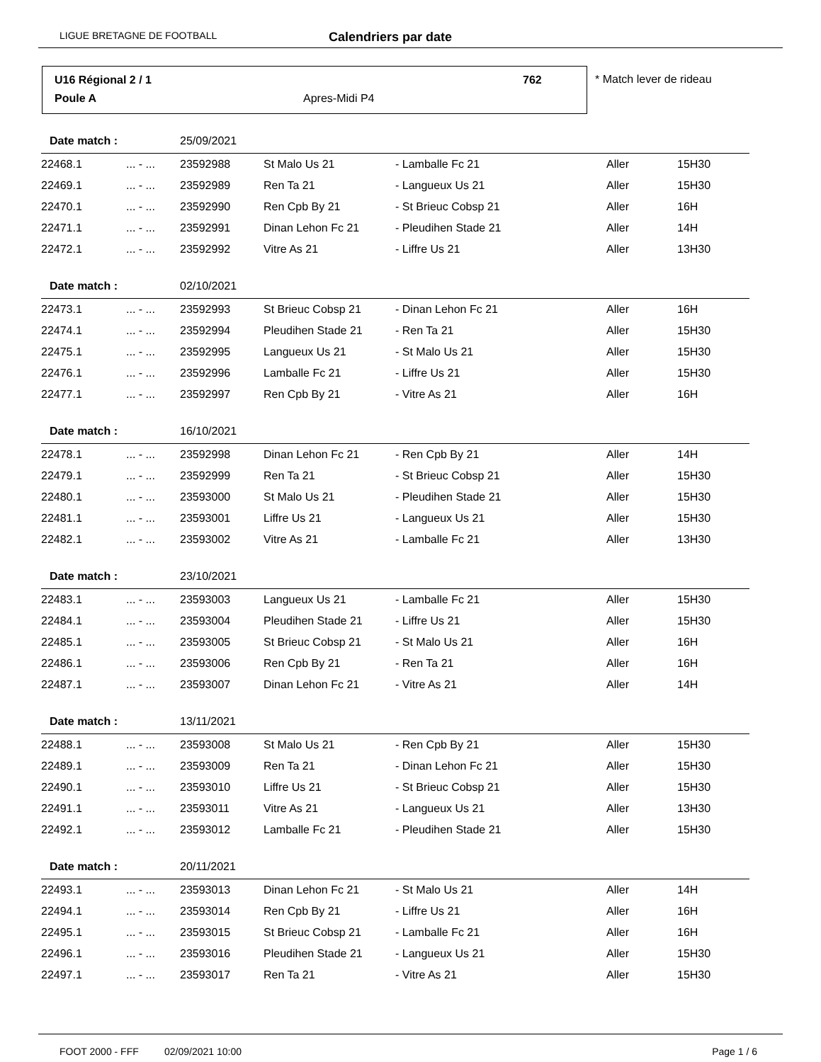LIGUE BRETAGNE DE FOOTBALL Calendriers par date
U16 Régional 2 / 1 762
Poule A Apres-Midi P4
* Match lever de rideau
| Date match : | | 25/09/2021 | | | | |
| 22468.1 | ... - ... | 23592988 | St Malo Us 21 | - Lamballe Fc 21 | Aller | 15H30 |
| 22469.1 | ... - ... | 23592989 | Ren Ta 21 | - Langueux Us 21 | Aller | 15H30 |
| 22470.1 | ... - ... | 23592990 | Ren Cpb By 21 | - St Brieuc Cobsp 21 | Aller | 16H |
| 22471.1 | ... - ... | 23592991 | Dinan Lehon Fc 21 | - Pleudihen Stade 21 | Aller | 14H |
| 22472.1 | ... - ... | 23592992 | Vitre As 21 | - Liffre Us 21 | Aller | 13H30 |
| Date match : | | 02/10/2021 | | | | |
| 22473.1 | ... - ... | 23592993 | St Brieuc Cobsp 21 | - Dinan Lehon Fc 21 | Aller | 16H |
| 22474.1 | ... - ... | 23592994 | Pleudihen Stade 21 | - Ren Ta 21 | Aller | 15H30 |
| 22475.1 | ... - ... | 23592995 | Langueux Us 21 | - St Malo Us 21 | Aller | 15H30 |
| 22476.1 | ... - ... | 23592996 | Lamballe Fc 21 | - Liffre Us 21 | Aller | 15H30 |
| 22477.1 | ... - ... | 23592997 | Ren Cpb By 21 | - Vitre As 21 | Aller | 16H |
| Date match : | | 16/10/2021 | | | | |
| 22478.1 | ... - ... | 23592998 | Dinan Lehon Fc 21 | - Ren Cpb By 21 | Aller | 14H |
| 22479.1 | ... - ... | 23592999 | Ren Ta 21 | - St Brieuc Cobsp 21 | Aller | 15H30 |
| 22480.1 | ... - ... | 23593000 | St Malo Us 21 | - Pleudihen Stade 21 | Aller | 15H30 |
| 22481.1 | ... - ... | 23593001 | Liffre Us 21 | - Langueux Us 21 | Aller | 15H30 |
| 22482.1 | ... - ... | 23593002 | Vitre As 21 | - Lamballe Fc 21 | Aller | 13H30 |
| Date match : | | 23/10/2021 | | | | |
| 22483.1 | ... - ... | 23593003 | Langueux Us 21 | - Lamballe Fc 21 | Aller | 15H30 |
| 22484.1 | ... - ... | 23593004 | Pleudihen Stade 21 | - Liffre Us 21 | Aller | 15H30 |
| 22485.1 | ... - ... | 23593005 | St Brieuc Cobsp 21 | - St Malo Us 21 | Aller | 16H |
| 22486.1 | ... - ... | 23593006 | Ren Cpb By 21 | - Ren Ta 21 | Aller | 16H |
| 22487.1 | ... - ... | 23593007 | Dinan Lehon Fc 21 | - Vitre As 21 | Aller | 14H |
| Date match : | | 13/11/2021 | | | | |
| 22488.1 | ... - ... | 23593008 | St Malo Us 21 | - Ren Cpb By 21 | Aller | 15H30 |
| 22489.1 | ... - ... | 23593009 | Ren Ta 21 | - Dinan Lehon Fc 21 | Aller | 15H30 |
| 22490.1 | ... - ... | 23593010 | Liffre Us 21 | - St Brieuc Cobsp 21 | Aller | 15H30 |
| 22491.1 | ... - ... | 23593011 | Vitre As 21 | - Langueux Us 21 | Aller | 13H30 |
| 22492.1 | ... - ... | 23593012 | Lamballe Fc 21 | - Pleudihen Stade 21 | Aller | 15H30 |
| Date match : | | 20/11/2021 | | | | |
| 22493.1 | ... - ... | 23593013 | Dinan Lehon Fc 21 | - St Malo Us 21 | Aller | 14H |
| 22494.1 | ... - ... | 23593014 | Ren Cpb By 21 | - Liffre Us 21 | Aller | 16H |
| 22495.1 | ... - ... | 23593015 | St Brieuc Cobsp 21 | - Lamballe Fc 21 | Aller | 16H |
| 22496.1 | ... - ... | 23593016 | Pleudihen Stade 21 | - Langueux Us 21 | Aller | 15H30 |
| 22497.1 | ... - ... | 23593017 | Ren Ta 21 | - Vitre As 21 | Aller | 15H30 |
FOOT 2000 - FFF 02/09/2021 10:00 Page 1 / 6